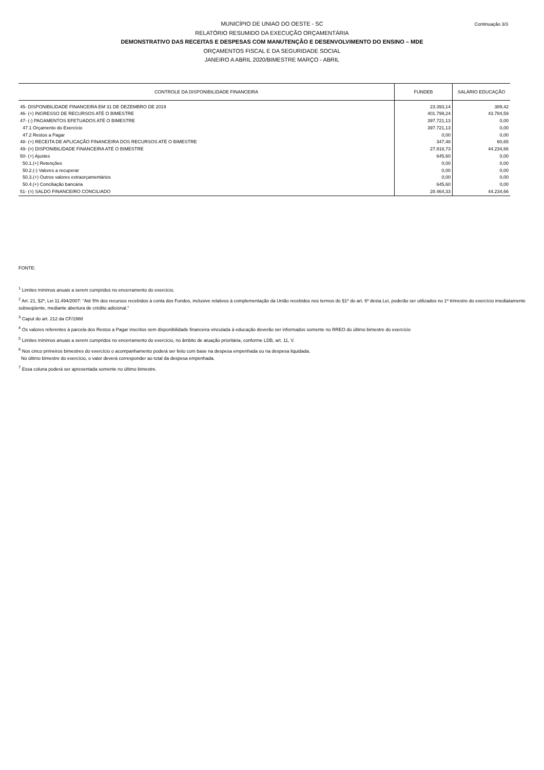Continuação 3/3
MUNICÍPIO DE UNIAO DO OESTE - SC
RELATÓRIO RESUMIDO DA EXECUÇÃO ORÇAMENTÁRIA
DEMONSTRATIVO DAS RECEITAS E DESPESAS COM MANUTENÇÃO E DESENVOLVIMENTO DO ENSINO – MDE
ORÇAMENTOS FISCAL E DA SEGURIDADE SOCIAL
JANEIRO A ABRIL 2020/BIMESTRE MARÇO - ABRIL
| CONTROLE DA DISPONIBILIDADE FINANCEIRA | FUNDEB | SALÁRIO EDUCAÇÃO |
| --- | --- | --- |
| 45- DISPONIBILIDADE FINANCEIRA EM 31 DE DEZEMBRO DE 2019 | 23.393,14 | 389,42 |
| 46- (+) INGRESSO DE RECURSOS ATÉ O BIMESTRE | 401.799,24 | 43.784,59 |
| 47- (-) PAGAMENTOS EFETUADOS ATÉ O BIMESTRE | 397.721,13 | 0,00 |
| 47.1 Orçamento do Exercício | 397.721,13 | 0,00 |
| 47.2 Restos a Pagar | 0,00 | 0,00 |
| 48- (+) RECEITA DE APLICAÇÃO FINANCEIRA DOS RECURSOS ATÉ O BIMESTRE | 347,48 | 60,65 |
| 49- (=) DISPONIBILIDADE FINANCEIRA ATÉ O BIMESTRE | 27.818,73 | 44.234,66 |
| 50- (+) Ajustes | 645,60 | 0,00 |
| 50.1.(+) Retenções | 0,00 | 0,00 |
| 50.2.(-) Valores a recuperar | 0,00 | 0,00 |
| 50.3.(+) Outros valores extraorçamentários | 0,00 | 0,00 |
| 50.4.(+) Conciliação bancária | 645,60 | 0,00 |
| 51- (=) SALDO FINANCEIRO CONCILIADO | 28.464,33 | 44.234,66 |
FONTE:
<sup>1</sup> Limites mínimos anuais a serem cumpridos no encerramento do exercício.
<sup>2</sup> Art. 21, §2º, Lei 11.494/2007: "Até 5% dos recursos recebidos à conta dos Fundos, inclusive relativos à complementação da União recebidos nos termos do §1º do art. 6º desta Lei, poderão ser utilizados no 1º trimestre do exercício imediatamente subseqüente, mediante abertura de crédito adicional."
<sup>3</sup> Caput do art. 212 da CF/1988
<sup>4</sup> Os valores referentes à parcela dos Restos a Pagar inscritos sem disponibilidade financeira vinculada à educação deverão ser informados somente no RREO do último bimestre do exercício
<sup>5</sup> Limites mínimos anuais a serem cumpridos no encerramento do exercício, no âmbito de atuação prioritária, conforme LDB, art. 11, V.
<sup>6</sup> Nos cinco primeiros bimestres do exercício o acompanhamento poderá ser feito com base na despesa empenhada ou na despesa liquidada.
No último bimestre do exercício, o valor deverá corresponder ao total da despesa empenhada.
<sup>7</sup> Essa coluna poderá ser apresentada somente no último bimestre.